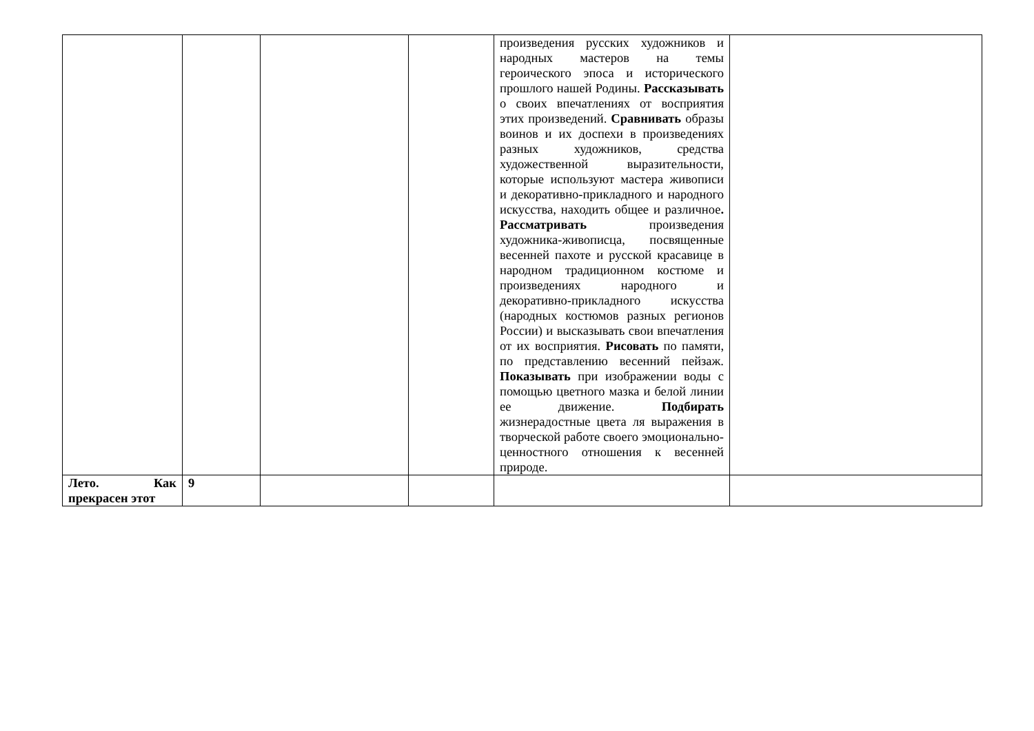| | | | | произведения русских художников и народных мастеров на темы героического эпоса и исторического прошлого нашей Родины. Рассказывать о своих впечатлениях от восприятия этих произведений. Сравнивать образы воинов и их доспехи в произведениях разных художников, средства художественной выразительности, которые используют мастера живописи и декоративно-прикладного и народного искусства, находить общее и различное . Рассматривать произведения художника-живописца, посвященные весенней пахоте и русской красавице в народном традиционном костюме и произведениях народного и декоративно-прикладного искусства (народных костюмов разных регионов России) и высказывать свои впечатления от их восприятия. Рисовать по памяти, по представлению весенний пейзаж. Показывать при изображении воды с помощью цветного мазка и белой линии ее движение. Подбирать жизнерадостные цвета ля выражения в творческой работе своего эмоционально-ценностного отношения к весенней природе. | |
| Лето. Как прекрасен этот | 9 | | | | |